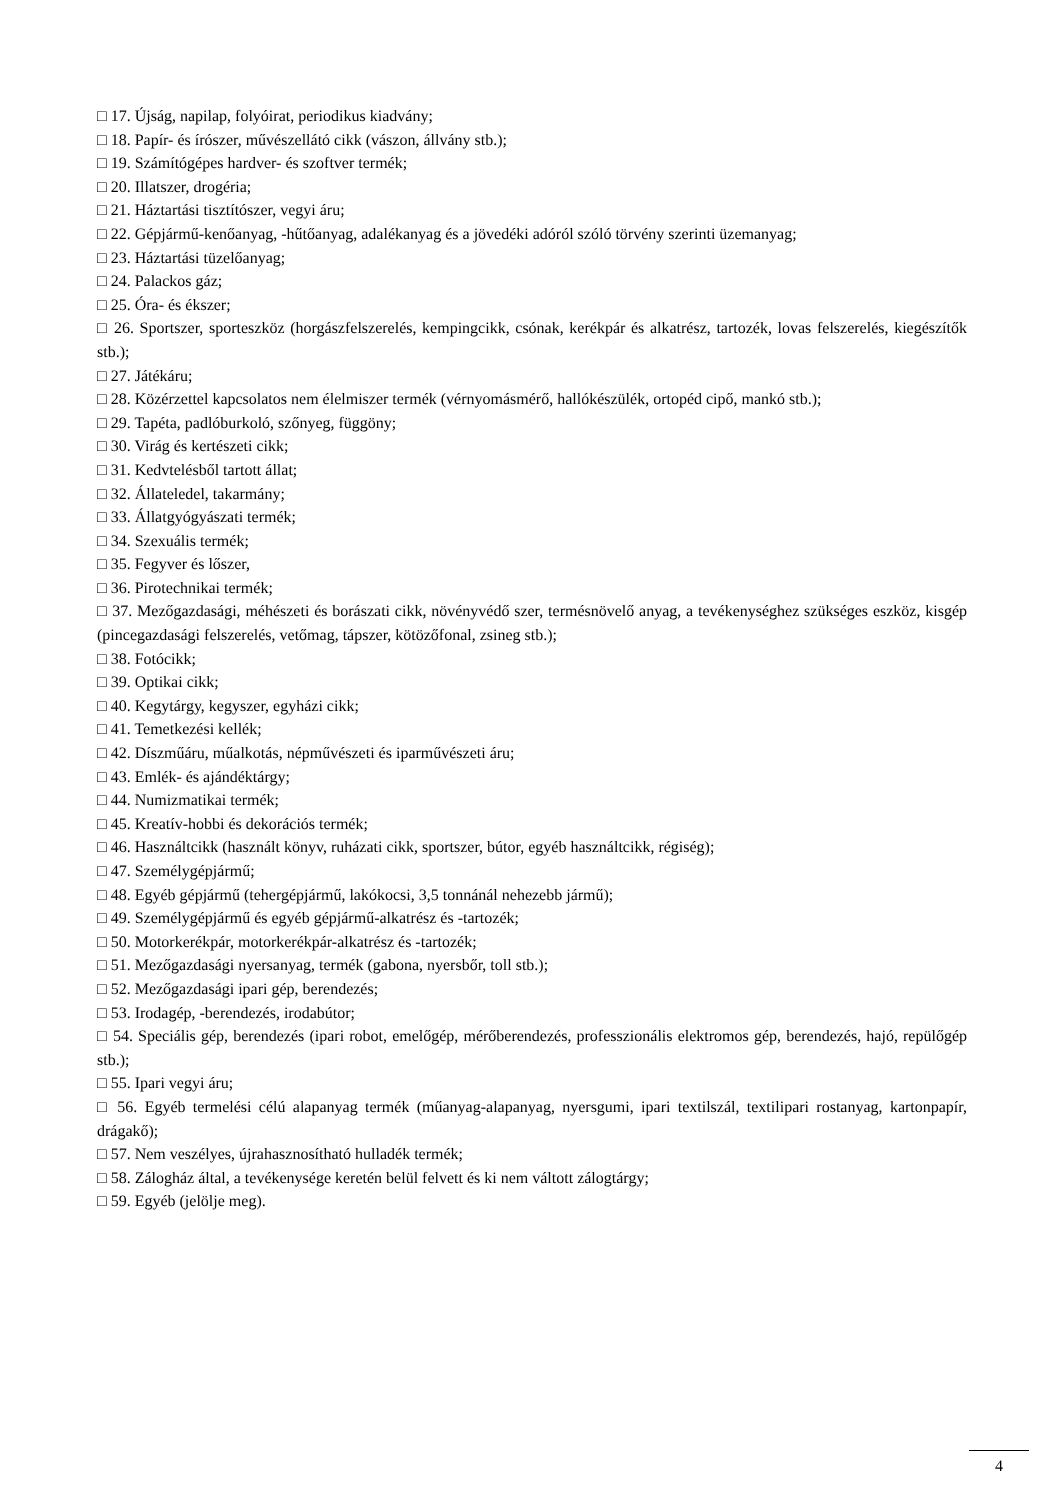□ 17. Újság, napilap, folyóirat, periodikus kiadvány;
□ 18. Papír- és írószer, művészellátó cikk (vászon, állvány stb.);
□ 19. Számítógépes hardver- és szoftver termék;
□ 20. Illatszer, drogéria;
□ 21. Háztartási tisztítószer, vegyi áru;
□ 22. Gépjármű-kenőanyag, -hűtőanyag, adalékanyag és a jövedéki adóról szóló törvény szerinti üzemanyag;
□ 23. Háztartási tüzelőanyag;
□ 24. Palackos gáz;
□ 25. Óra- és ékszer;
□ 26. Sportszer, sporteszköz (horgászfelszerelés, kempingcikk, csónak, kerékpár és alkatrész, tartozék, lovas felszerelés, kiegészítők stb.);
□ 27. Játékáru;
□ 28. Közérzettel kapcsolatos nem élelmiszer termék (vérnyomásmérő, hallókészülék, ortopéd cipő, mankó stb.);
□ 29. Tapéta, padlóburkoló, szőnyeg, függöny;
□ 30. Virág és kertészeti cikk;
□ 31. Kedvtelésből tartott állat;
□ 32. Állateledel, takarmány;
□ 33. Állatgyógyászati termék;
□ 34. Szexuális termék;
□ 35. Fegyver és lőszer,
□ 36. Pirotechnikai termék;
□ 37. Mezőgazdasági, méhészeti és borászati cikk, növényvédő szer, termésnövelő anyag, a tevékenységhez szükséges eszköz, kisgép (pincegazdasági felszerelés, vetőmag, tápszer, kötözőfonal, zsineg stb.);
□ 38. Fotócikk;
□ 39. Optikai cikk;
□ 40. Kegytárgy, kegyszer, egyházi cikk;
□ 41. Temetkezési kellék;
□ 42. Díszműáru, műalkotás, népművészeti és iparművészeti áru;
□ 43. Emlék- és ajándéktárgy;
□ 44. Numizmatikai termék;
□ 45. Kreatív-hobbi és dekorációs termék;
□ 46. Használtcikk (használt könyv, ruházati cikk, sportszer, bútor, egyéb használtcikk, régiség);
□ 47. Személygépjármű;
□ 48. Egyéb gépjármű (tehergépjármű, lakókocsi, 3,5 tonnánál nehezebb jármű);
□ 49. Személygépjármű és egyéb gépjármű-alkatrész és -tartozék;
□ 50. Motorkerékpár, motorkerékpár-alkatrész és -tartozék;
□ 51. Mezőgazdasági nyersanyag, termék (gabona, nyersbőr, toll stb.);
□ 52. Mezőgazdasági ipari gép, berendezés;
□ 53. Irodagép, -berendezés, irodabútor;
□ 54. Speciális gép, berendezés (ipari robot, emelőgép, mérőberendezés, professzionális elektromos gép, berendezés, hajó, repülőgép stb.);
□ 55. Ipari vegyi áru;
□ 56. Egyéb termelési célú alapanyag termék (műanyag-alapanyag, nyersgumi, ipari textilszál, textilipari rostanyag, kartonpapír, drágakő);
□ 57. Nem veszélyes, újrahasznosítható hulladék termék;
□ 58. Zálogház által, a tevékenysége keretén belül felvett és ki nem váltott zálogtárgy;
□ 59. Egyéb (jelölje meg).
4